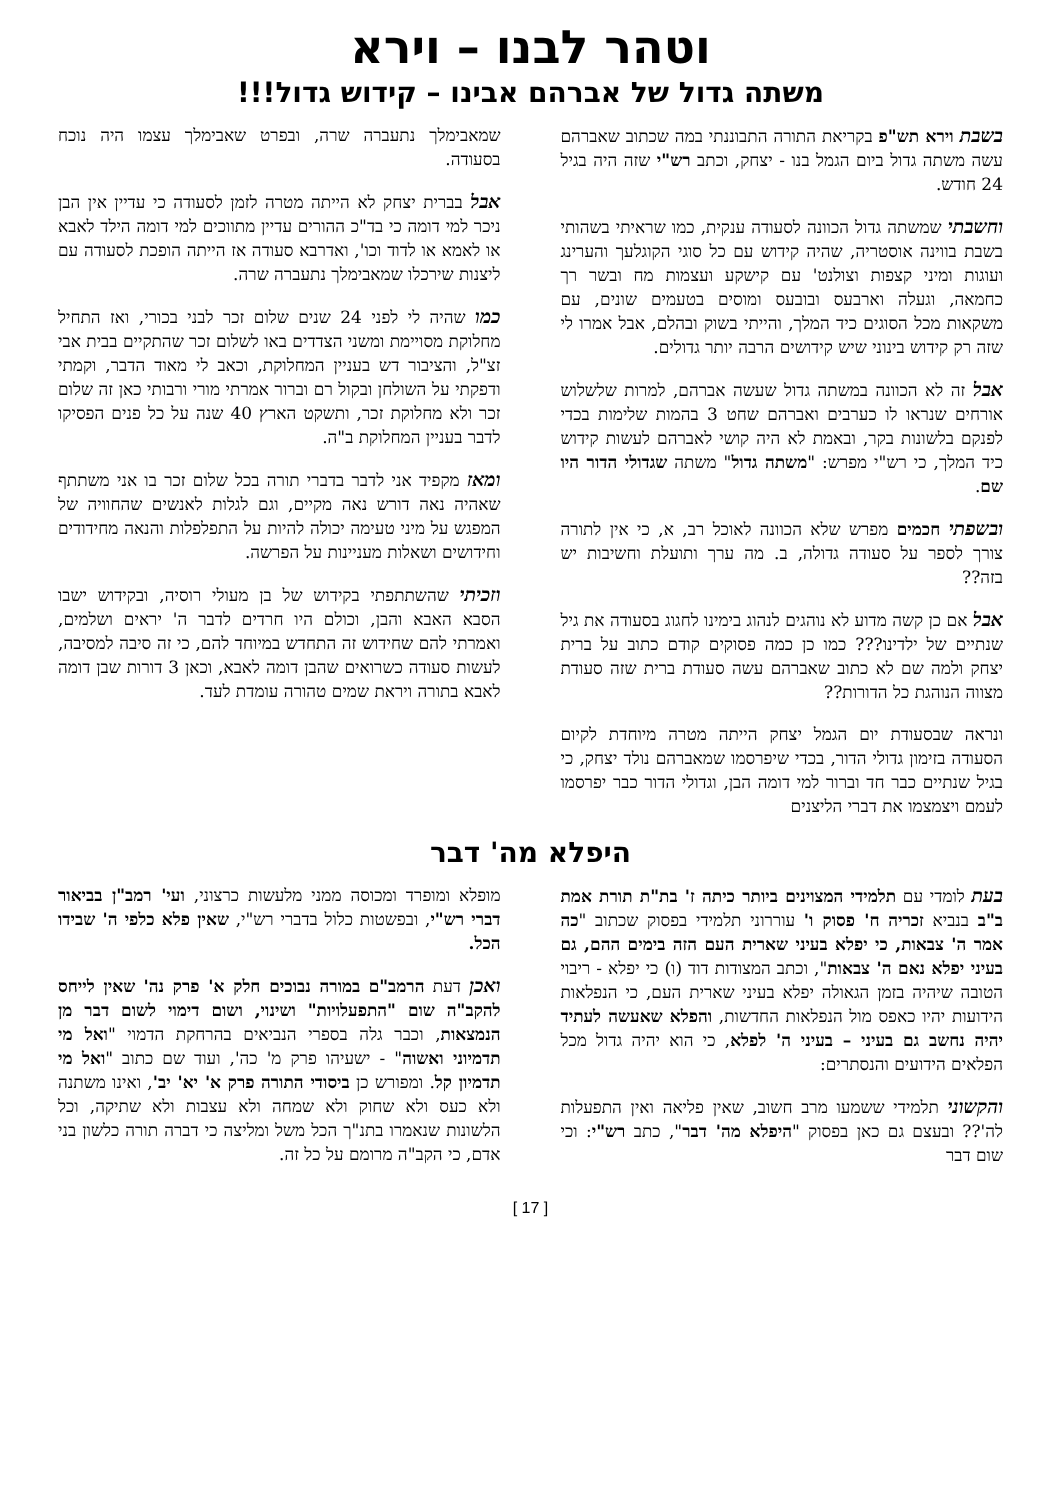וטהר לבנו – וירא
משתה גדול של אברהם אבינו – קידוש גדול!!!
בשבת וירא תש"פ בקריאת התורה התבוננתי במה שכתוב שאברהם עשה משתה גדול ביום הגמל בנו - יצחק, וכתב רש"י שזה היה בגיל 24 חודש.
וחשבתי שמשתה גדול הכוונה לסעודה ענקית, כמו שראיתי בשהותי בשבת בווינה אוסטריה, שהיה קידוש עם כל סוגי הקוגלעך והערינג ועוגות ומיני קצפות וצולנט' עם קישקע ועצמות מח ובשר רך כחמאה, וגעלה וארבעס ובובעס ומוסים בטעמים שונים, עם משקאות מכל הסוגים כיד המלך, והייתי בשוק ובהלם, אבל אמרו לי שזה רק קידוש בינוני שיש קידושים הרבה יותר גדולים.
אבל זה לא הכוונה במשתה גדול שעשה אברהם, למרות שלשלוש אורחים שנראו לו כערבים ואברהם שחט 3 בהמות שלימות בכדי לפנקם בלשונות בקר, ובאמת לא היה קושי לאברהם לעשות קידוש כיד המלך, כי רש"י מפרש: "משתה גדול" משתה שגדולי הדור היו שם.
ובשפתי חכמים מפרש שלא הכוונה לאוכל רב, א, כי אין לתורה צורך לספר על סעודה גדולה, ב. מה ערך ותועלת וחשיבות יש בזה??
אבל אם כן קשה מדוע לא נוהגים לנהוג בימינו לחגוג בסעודה את גיל שנתיים של ילדינו??? כמו כן כמה פסוקים קודם כתוב על ברית יצחק ולמה שם לא כתוב שאברהם עשה סעודת ברית שזה סעודת מצווה הנוהגת כל הדורות??
ונראה שבסעודת יום הגמל יצחק הייתה מטרה מיוחדת לקיום הסעודה בזימון גדולי הדור, בכדי שיפרסמו שמאברהם נולד יצחק, כי בגיל שנתיים כבר חד וברור למי דומה הבן, וגדולי הדור כבר יפרסמו לעמם ויצמצמו את דברי הליצנים
שמאבימלך נתעברה שרה, ובפרט שאבימלך עצמו היה נוכח בסעודה.
אבל בברית יצחק לא הייתה מטרה לזמן לסעודה כי עדיין אין הבן ניכר למי דומה כי בד"כ ההורים עדיין מתווכים למי דומה הילד לאבא או לאמא או לדוד וכו', ואדרבא סעודה אז הייתה הופכת לסעודה עם ליצנות שירכלו שמאבימלך נתעברה שרה.
כמו שהיה לי לפני 24 שנים שלום זכר לבני בכורי, ואז התחיל מחלוקת מסויימת ומשני הצדדים באו לשלום זכר שהתקיים בבית אבי זצ"ל, והציבור דש בעניין המחלוקת, וכאב לי מאוד הדבר, וקמתי ודפקתי על השולחן ובקול רם וברור אמרתי מורי ורבותי כאן זה שלום זכר ולא מחלוקת זכר, ותשקט הארץ 40 שנה על כל פנים הפסיקו לדבר בעניין המחלוקת ב"ה.
ומאז מקפיד אני לדבר בדברי תורה בכל שלום זכר בו אני משתתף שאהיה נאה דורש נאה מקיים, וגם לגלות לאנשים שהחוויה של המפגש על מיני טעימה יכולה להיות על התפלפלות והנאה מחידודים וחידושים ושאלות מעניינות על הפרשה.
וזכיתי שהשתתפתי בקידוש של בן מעולי רוסיה, ובקידוש ישבו הסבא האבא והבן, וכולם היו חרדים לדבר ה' יראים ושלמים, ואמרתי להם שחידוש זה התחדש במיוחד להם, כי זה סיבה למסיבה, לעשות סעודה כשרואים שהבן דומה לאבא, וכאן 3 דורות שבן דומה לאבא בתורה ויראת שמים טהורה עומדת לעד.
היפלא מה' דבר
בעת לומדי עם תלמידי המצוינים ביותר כיתה ז' בת"ת תורת אמת ב"ב בנביא זכריה ח' פסוק ו' עוררוני תלמידי בפסוק שכתוב "כה אמר ה' צבאות, כי יפלא בעיני שארית העם הזה בימים ההם, גם בעיני יפלא נאם ה' צבאות", וכתב המצודות דוד (ו) כי יפלא - ריבוי הטובה שיהיה בזמן הגאולה יפלא בעיני שארית העם, כי הנפלאות הידועות יהיו כאפס מול הנפלאות החדשות, והפלא שאעשה לעתיד יהיה נחשב גם בעיני – בעיני ה' לפלא, כי הוא יהיה גדול מכל הפלאים הידועים והנסתרים:
והקשוני תלמידי ששמעו מרב חשוב, שאין פליאה ואין התפעלות לה'?? ובעצם גם כאן בפסוק "היפלא מה' דבר", כתב רש"י: וכי שום דבר
מופלא ומופרד ומכוסה ממני מלעשות כרצוני, ועי' רמב"ן בביאור דברי רש"י, ובפשטות כלול בדברי רש"י, שאין פלא כלפי ה' שבידו הכל.
ואכן דעת הרמב"ם במורה נבוכים חלק א' פרק נה' שאין לייחס להקב"ה שום "התפעלויות" ושינוי, ושום דימוי לשום דבר מן הנמצאות, וכבר גלה בספרי הנביאים בהרחקת הדמוי "ואל מי תדמיוני ואשוה" - ישעיהו פרק מ' כה', ועוד שם כתוב "ואל מי תדמיון קל. ומפורש כן ביסודי התורה פרק א' יא' יב', ואינו משתנה ולא כעס ולא שחוק ולא שמחה ולא עצבות ולא שתיקה, וכל הלשונות שנאמרו בתנ"ך הכל משל ומליצה כי דברה תורה כלשון בני אדם, כי הקב"ה מרומם על כל זה.
[ 17 ]